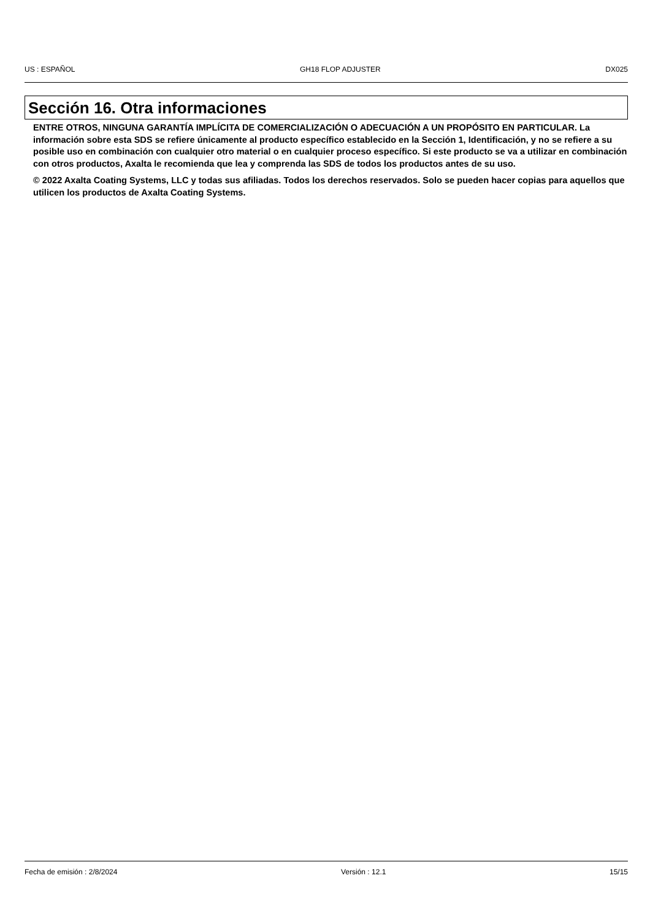US : ESPAÑOL GH18 FLOP ADJUSTER DX025
Sección 16. Otra informaciones
ENTRE OTROS, NINGUNA GARANTÍA IMPLÍCITA DE COMERCIALIZACIÓN O ADECUACIÓN A UN PROPÓSITO EN PARTICULAR. La información sobre esta SDS se refiere únicamente al producto específico establecido en la Sección 1, Identificación, y no se refiere a su posible uso en combinación con cualquier otro material o en cualquier proceso específico. Si este producto se va a utilizar en combinación con otros productos, Axalta le recomienda que lea y comprenda las SDS de todos los productos antes de su uso.
© 2022 Axalta Coating Systems, LLC y todas sus afiliadas. Todos los derechos reservados. Solo se pueden hacer copias para aquellos que utilicen los productos de Axalta Coating Systems.
Fecha de emisión : 2/8/2024 Versión : 12.1 15/15